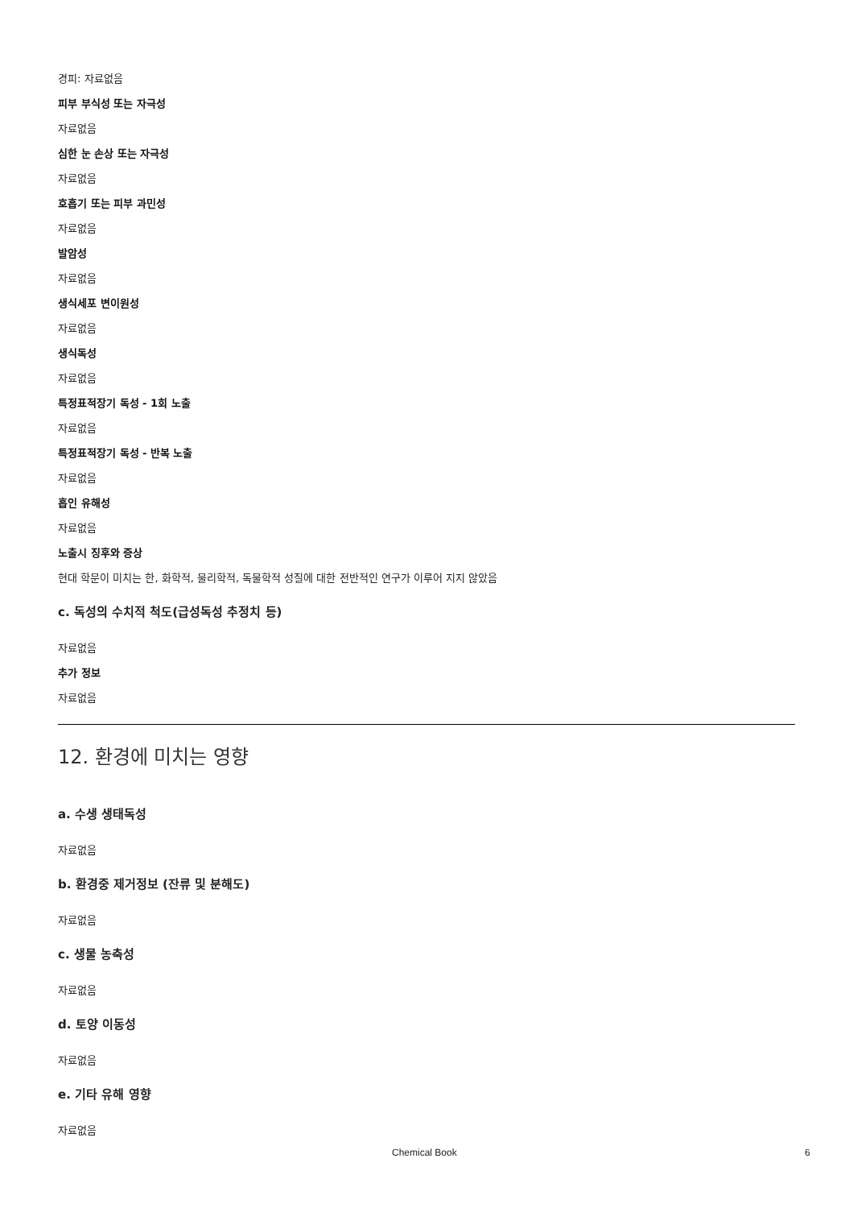경피: 자료없음
피부 부식성 또는 자극성
자료없음
심한 눈 손상 또는 자극성
자료없음
호흡기 또는 피부 과민성
자료없음
발암성
자료없음
생식세포 변이원성
자료없음
생식독성
자료없음
특정표적장기 독성 - 1회 노출
자료없음
특정표적장기 독성 - 반복 노출
자료없음
흡인 유해성
자료없음
노출시 징후와 증상
현대 학문이 미치는 한, 화학적, 물리학적, 독물학적 성질에 대한 전반적인 연구가 이루어 지지 않았음
c. 독성의 수치적 척도(급성독성 추정치 등)
자료없음
추가 정보
자료없음
12. 환경에 미치는 영향
a. 수생 생태독성
자료없음
b. 환경중 제거정보 (잔류 및 분해도)
자료없음
c. 생물 농축성
자료없음
d. 토양 이동성
자료없음
e. 기타 유해 영향
자료없음
Chemical Book 6